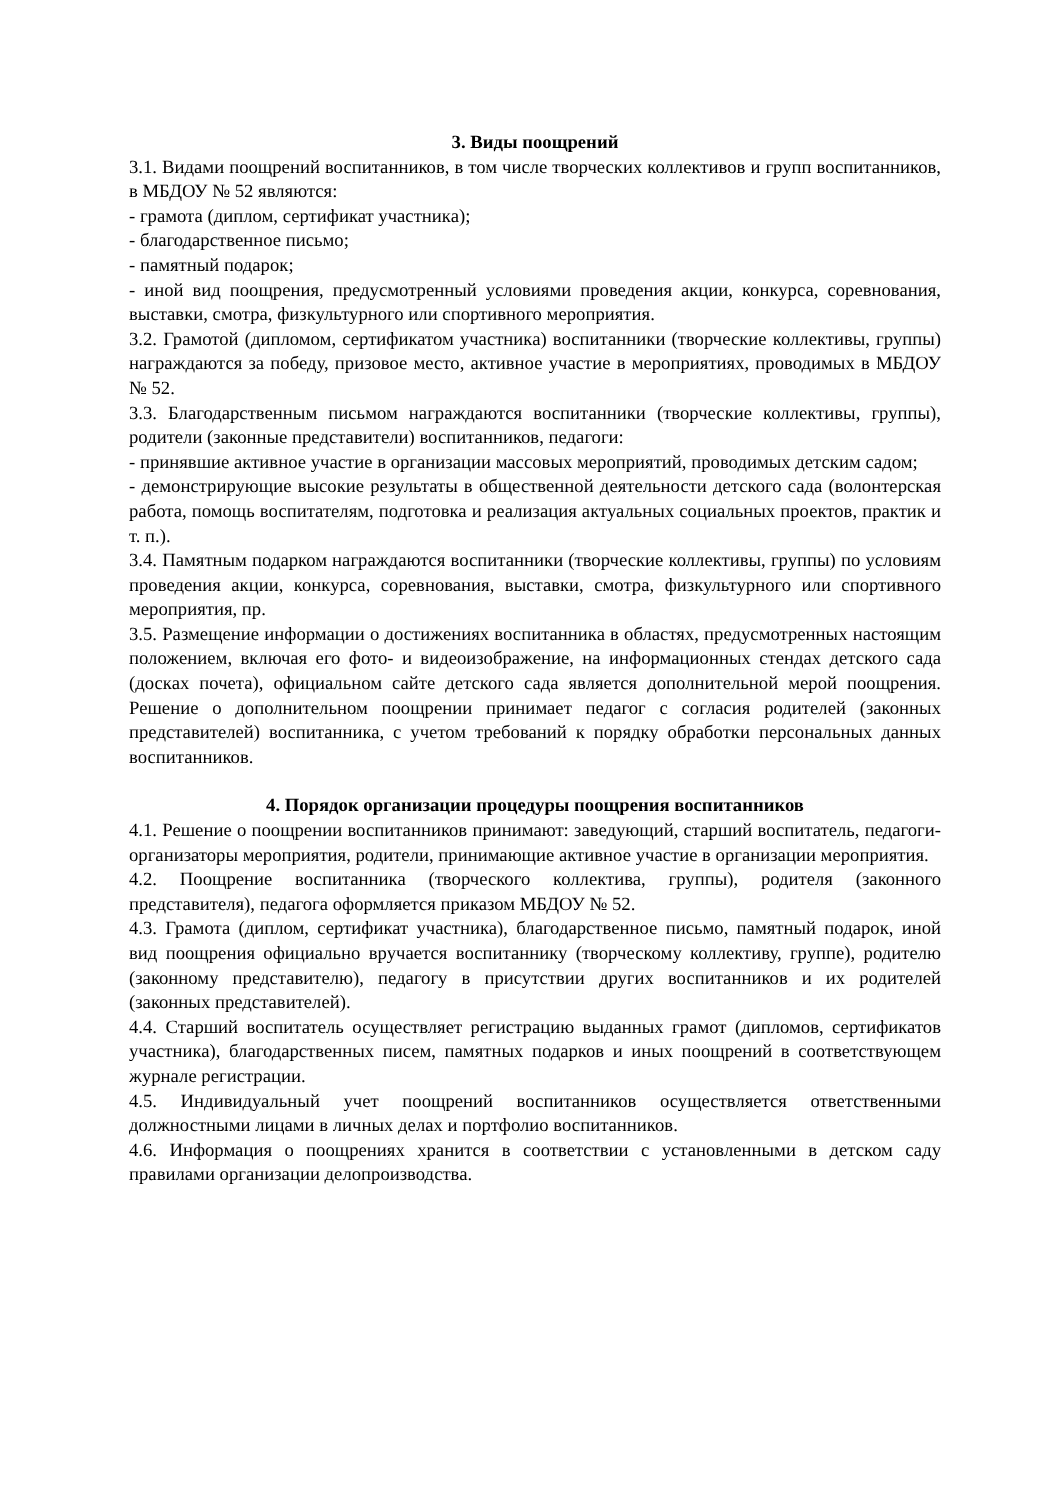3. Виды поощрений
3.1. Видами поощрений воспитанников, в том числе творческих коллективов и групп воспитанников, в МБДОУ № 52 являются:
- грамота (диплом, сертификат участника);
- благодарственное письмо;
- памятный подарок;
- иной вид поощрения, предусмотренный условиями проведения акции, конкурса, соревнования, выставки, смотра, физкультурного или спортивного мероприятия.
3.2. Грамотой (дипломом, сертификатом участника) воспитанники (творческие коллективы, группы) награждаются за победу, призовое место, активное участие в мероприятиях, проводимых в МБДОУ № 52.
3.3. Благодарственным письмом награждаются воспитанники (творческие коллективы, группы), родители (законные представители) воспитанников, педагоги:
- принявшие активное участие в организации массовых мероприятий, проводимых детским садом;
- демонстрирующие высокие результаты в общественной деятельности детского сада (волонтерская работа, помощь воспитателям, подготовка и реализация актуальных социальных проектов, практик и т. п.).
3.4. Памятным подарком награждаются воспитанники (творческие коллективы, группы) по условиям проведения акции, конкурса, соревнования, выставки, смотра, физкультурного или спортивного мероприятия, пр.
3.5. Размещение информации о достижениях воспитанника в областях, предусмотренных настоящим положением, включая его фото- и видеоизображение, на информационных стендах детского сада (досках почета), официальном сайте детского сада является дополнительной мерой поощрения. Решение о дополнительном поощрении принимает педагог с согласия родителей (законных представителей) воспитанника, с учетом требований к порядку обработки персональных данных воспитанников.
4. Порядок организации процедуры поощрения воспитанников
4.1. Решение о поощрении воспитанников принимают: заведующий, старший воспитатель, педагоги-организаторы мероприятия, родители, принимающие активное участие в организации мероприятия.
4.2. Поощрение воспитанника (творческого коллектива, группы), родителя (законного представителя), педагога оформляется приказом МБДОУ № 52.
4.3. Грамота (диплом, сертификат участника), благодарственное письмо, памятный подарок, иной вид поощрения официально вручается воспитаннику (творческому коллективу, группе), родителю (законному представителю), педагогу в присутствии других воспитанников и их родителей (законных представителей).
4.4. Старший воспитатель осуществляет регистрацию выданных грамот (дипломов, сертификатов участника), благодарственных писем, памятных подарков и иных поощрений в соответствующем журнале регистрации.
4.5. Индивидуальный учет поощрений воспитанников осуществляется ответственными должностными лицами в личных делах и портфолио воспитанников.
4.6. Информация о поощрениях хранится в соответствии с установленными в детском саду правилами организации делопроизводства.